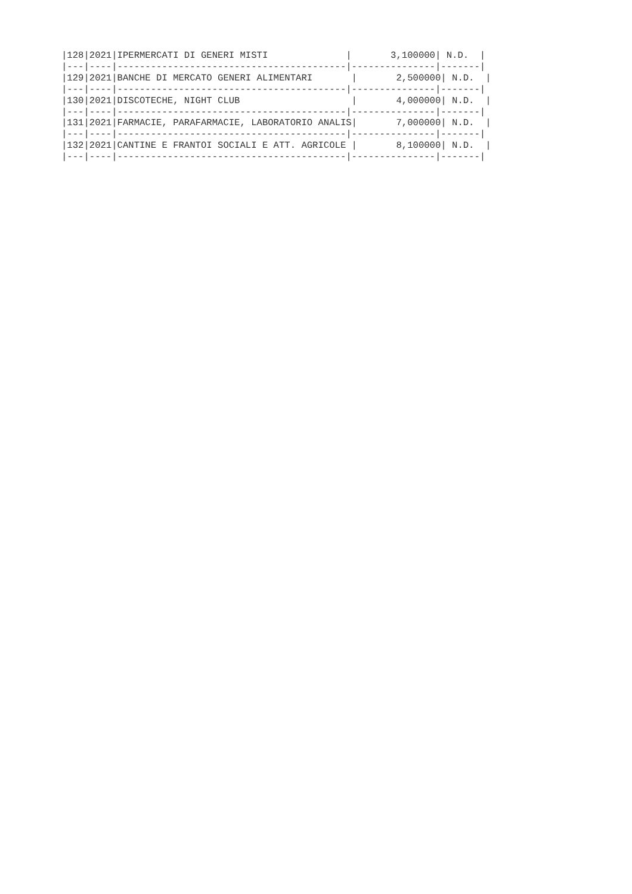|128|2021|IPERMERCATI DI GENERI MISTI              |       3,100000| N.D.  |
|---|----|-----------------------------------------|---------------|-------|
|129|2021|BANCHE DI MERCATO GENERI ALIMENTARI       |       2,500000| N.D.  |
|---|----|-----------------------------------------|---------------|-------|
|130|2021|DISCOTECHE, NIGHT CLUB                    |       4,000000| N.D.  |
|---|----|-----------------------------------------|---------------|-------|
|131|2021|FARMACIE, PARAFARMACIE, LABORATORIO ANALIS|       7,000000| N.D.  |
|---|----|-----------------------------------------|---------------|-------|
|132|2021|CANTINE E FRANTOI SOCIALI E ATT. AGRICOLE |       8,100000| N.D.  |
|---|----|-----------------------------------------|---------------|-------|